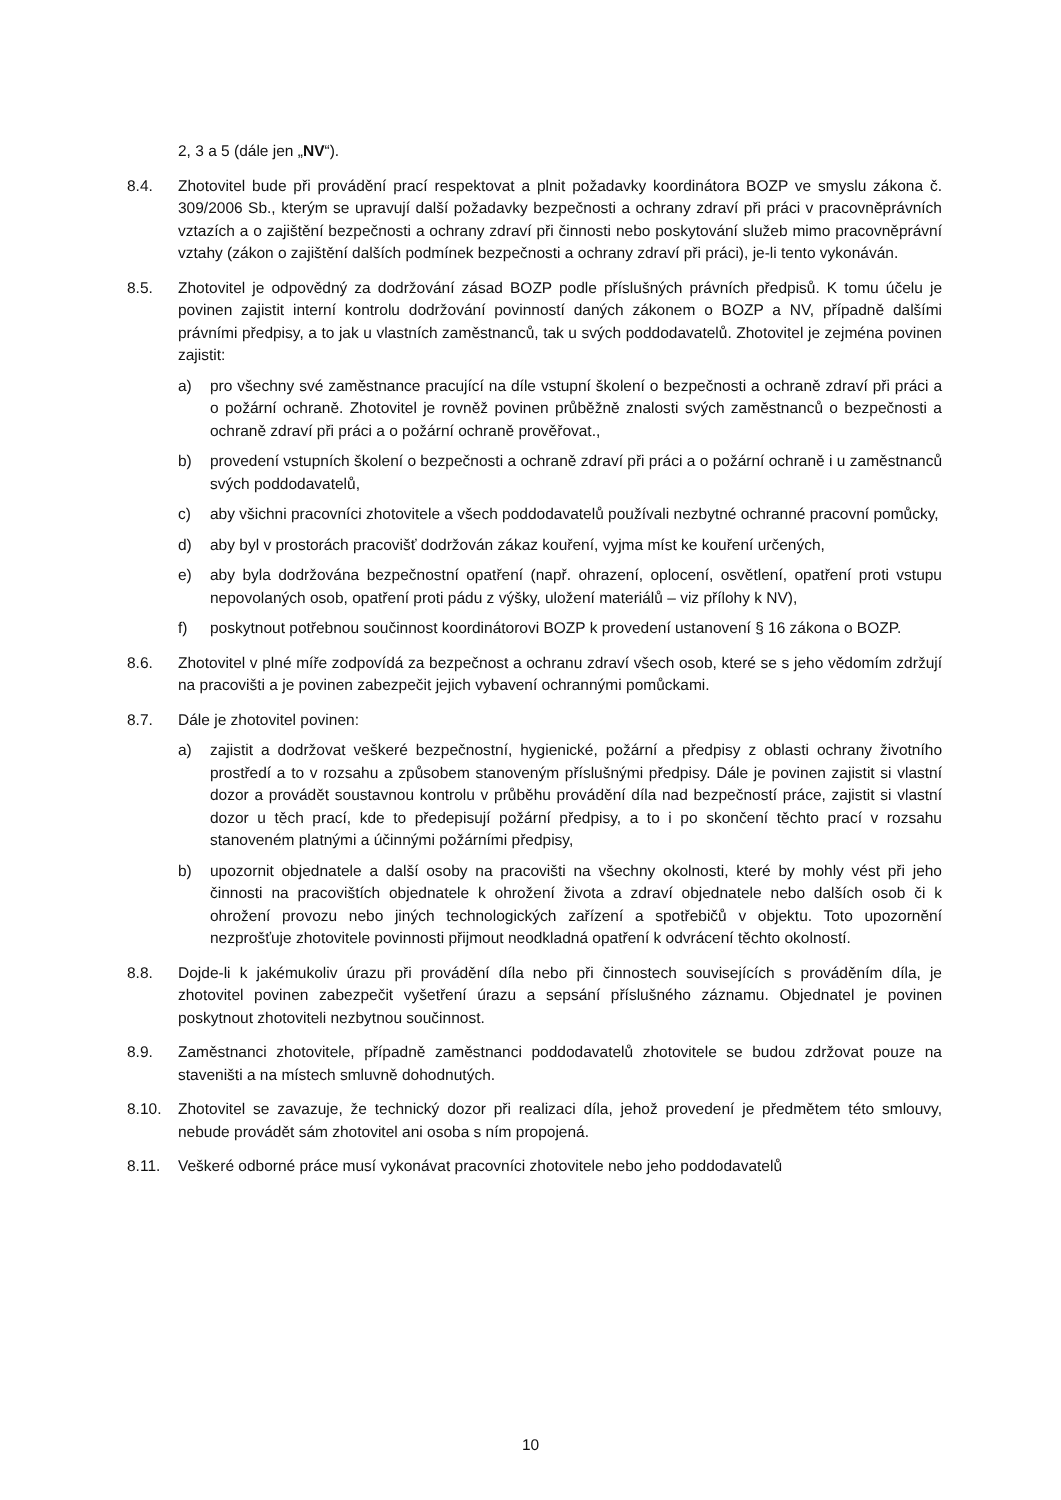2, 3 a 5 (dále jen „NV“).
8.4. Zhotovitel bude při provádění prací respektovat a plnit požadavky koordinátora BOZP ve smyslu zákona č. 309/2006 Sb., kterým se upravují další požadavky bezpečnosti a ochrany zdraví při práci v pracovněprávních vztazích a o zajištění bezpečnosti a ochrany zdraví při činnosti nebo poskytování služeb mimo pracovněprávní vztahy (zákon o zajištění dalších podmínek bezpečnosti a ochrany zdraví při práci), je-li tento vykonáván.
8.5. Zhotovitel je odpovědný za dodržování zásad BOZP podle příslušných právních předpisů. K tomu účelu je povinen zajistit interní kontrolu dodržování povinností daných zákonem o BOZP a NV, případně dalšími právními předpisy, a to jak u vlastních zaměstnanců, tak u svých poddodavatelů. Zhotovitel je zejména povinen zajistit:
a) pro všechny své zaměstnance pracující na díle vstupní školení o bezpečnosti a ochraně zdraví při práci a o požární ochraně. Zhotovitel je rovněž povinen průběžně znalosti svých zaměstnanců o bezpečnosti a ochraně zdraví při práci a o požární ochraně prověřovat.,
b) provedení vstupních školení o bezpečnosti a ochraně zdraví při práci a o požární ochraně i u zaměstnanců svých poddodavatelů,
c) aby všichni pracovníci zhotovitele a všech poddodavatelů používali nezbytné ochranné pracovní pomůcky,
d) aby byl v prostorách pracovišť dodržován zákaz kouření, vyjma míst ke kouření určených,
e) aby byla dodržována bezpečnostní opatření (např. ohrazení, oplocení, osvětlení, opatření proti vstupu nepovolaných osob, opatření proti pádu z výšky, uložení materiálů – viz přílohy k NV),
f) poskytnout potřebnou součinnost koordinátorovi BOZP k provedení ustanovení § 16 zákona o BOZP.
8.6. Zhotovitel v plné míře zodpovídá za bezpečnost a ochranu zdraví všech osob, které se s jeho vědomím zdržují na pracovišti a je povinen zabezpečit jejich vybavení ochrannými pomůckami.
8.7. Dále je zhotovitel povinen:
a) zajistit a dodržovat veškeré bezpečnostní, hygienické, požární a předpisy z oblasti ochrany životního prostředí a to v rozsahu a způsobem stanoveným příslušnými předpisy. Dále je povinen zajistit si vlastní dozor a provádět soustavnou kontrolu v průběhu provádění díla nad bezpečností práce, zajistit si vlastní dozor u těch prací, kde to předepisují požární předpisy, a to i po skončení těchto prací v rozsahu stanoveném platnými a účinnými požárními předpisy,
b) upozornit objednatele a další osoby na pracovišti na všechny okolnosti, které by mohly vést při jeho činnosti na pracovištích objednatele k ohrožení života a zdraví objednatele nebo dalších osob či k ohrožení provozu nebo jiných technologických zařízení a spotřebičů v objektu. Toto upozornění nezprošťuje zhotovitele povinnosti přijmout neodkladná opatření k odvrácení těchto okolností.
8.8. Dojde-li k jakémukoliv úrazu při provádění díla nebo při činnostech souvisejících s prováděním díla, je zhotovitel povinen zabezpečit vyšetření úrazu a sepsání příslušného záznamu. Objednatel je povinen poskytnout zhotoviteli nezbytnou součinnost.
8.9. Zaměstnanci zhotovitele, případně zaměstnanci poddodavatelů zhotovitele se budou zdržovat pouze na staveništi a na místech smluvně dohodnutých.
8.10. Zhotovitel se zavazuje, že technický dozor při realizaci díla, jehož provedení je předmětem této smlouvy, nebude provádět sám zhotovitel ani osoba s ním propojená.
8.11. Veškeré odborné práce musí vykonávat pracovníci zhotovitele nebo jeho poddodavatelů
10